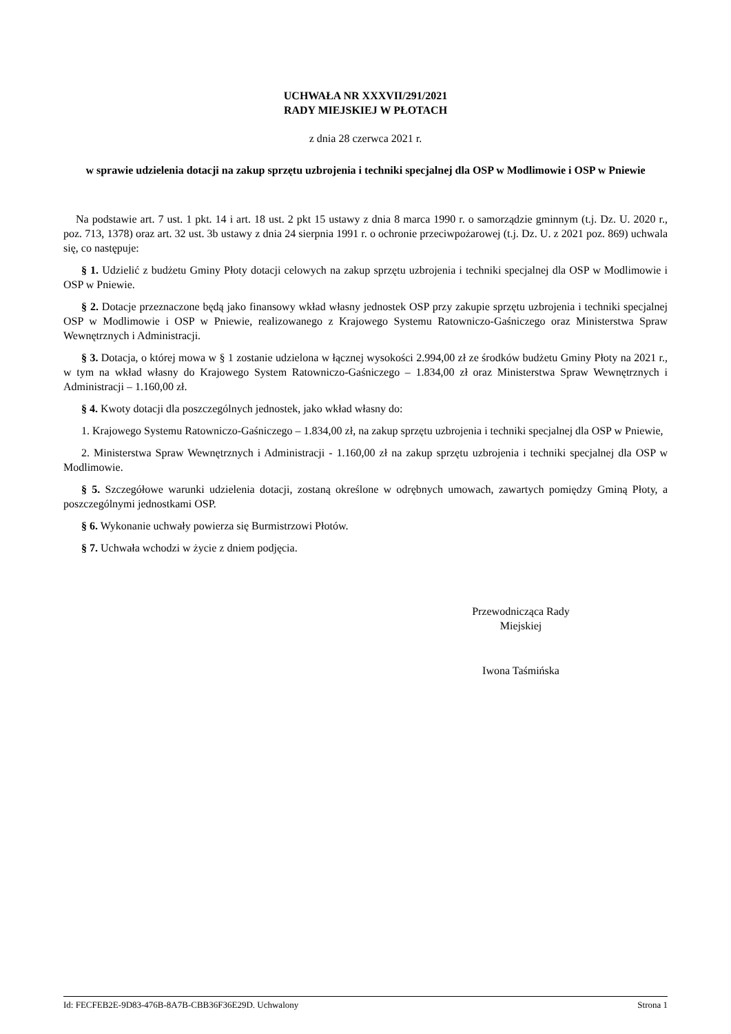UCHWAŁA NR XXXVII/291/2021
RADY MIEJSKIEJ W PŁOTACH
z dnia 28 czerwca 2021 r.
w sprawie udzielenia dotacji na zakup sprzętu uzbrojenia i techniki specjalnej dla OSP w Modlimowie i OSP w Pniewie
Na podstawie art. 7 ust. 1 pkt. 14 i art. 18 ust. 2 pkt 15 ustawy z dnia 8 marca 1990 r. o samorządzie gminnym (t.j. Dz. U. 2020 r., poz. 713, 1378) oraz art. 32 ust. 3b ustawy z dnia 24 sierpnia 1991 r. o ochronie przeciwpożarowej (t.j. Dz. U. z 2021 poz. 869) uchwala się, co następuje:
§ 1. Udzielić z budżetu Gminy Płoty dotacji celowych na zakup sprzętu uzbrojenia i techniki specjalnej dla OSP w Modlimowie i OSP w Pniewie.
§ 2. Dotacje przeznaczone będą jako finansowy wkład własny jednostek OSP przy zakupie sprzętu uzbrojenia i techniki specjalnej OSP w Modlimowie i OSP w Pniewie, realizowanego z Krajowego Systemu Ratowniczo-Gaśniczego oraz Ministerstwa Spraw Wewnętrznych i Administracji.
§ 3. Dotacja, o której mowa w § 1 zostanie udzielona w łącznej wysokości 2.994,00 zł ze środków budżetu Gminy Płoty na 2021 r., w tym na wkład własny do Krajowego System Ratowniczo-Gaśniczego – 1.834,00 zł oraz Ministerstwa Spraw Wewnętrznych i Administracji – 1.160,00 zł.
§ 4. Kwoty dotacji dla poszczególnych jednostek, jako wkład własny do:
1. Krajowego Systemu Ratowniczo-Gaśniczego – 1.834,00 zł, na zakup sprzętu uzbrojenia i techniki specjalnej dla OSP w Pniewie,
2. Ministerstwa Spraw Wewnętrznych i Administracji - 1.160,00 zł na zakup sprzętu uzbrojenia i techniki specjalnej dla OSP w Modlimowie.
§ 5. Szczegółowe warunki udzielenia dotacji, zostaną określone w odrębnych umowach, zawartych pomiędzy Gminą Płoty, a poszczególnymi jednostkami OSP.
§ 6. Wykonanie uchwały powierza się Burmistrzowi Płotów.
§ 7. Uchwała wchodzi w życie z dniem podjęcia.
Przewodnicząca Rady
Miejskiej
Iwona Taśmińska
Id: FECFEB2E-9D83-476B-8A7B-CBB36F36E29D. Uchwalony Strona 1